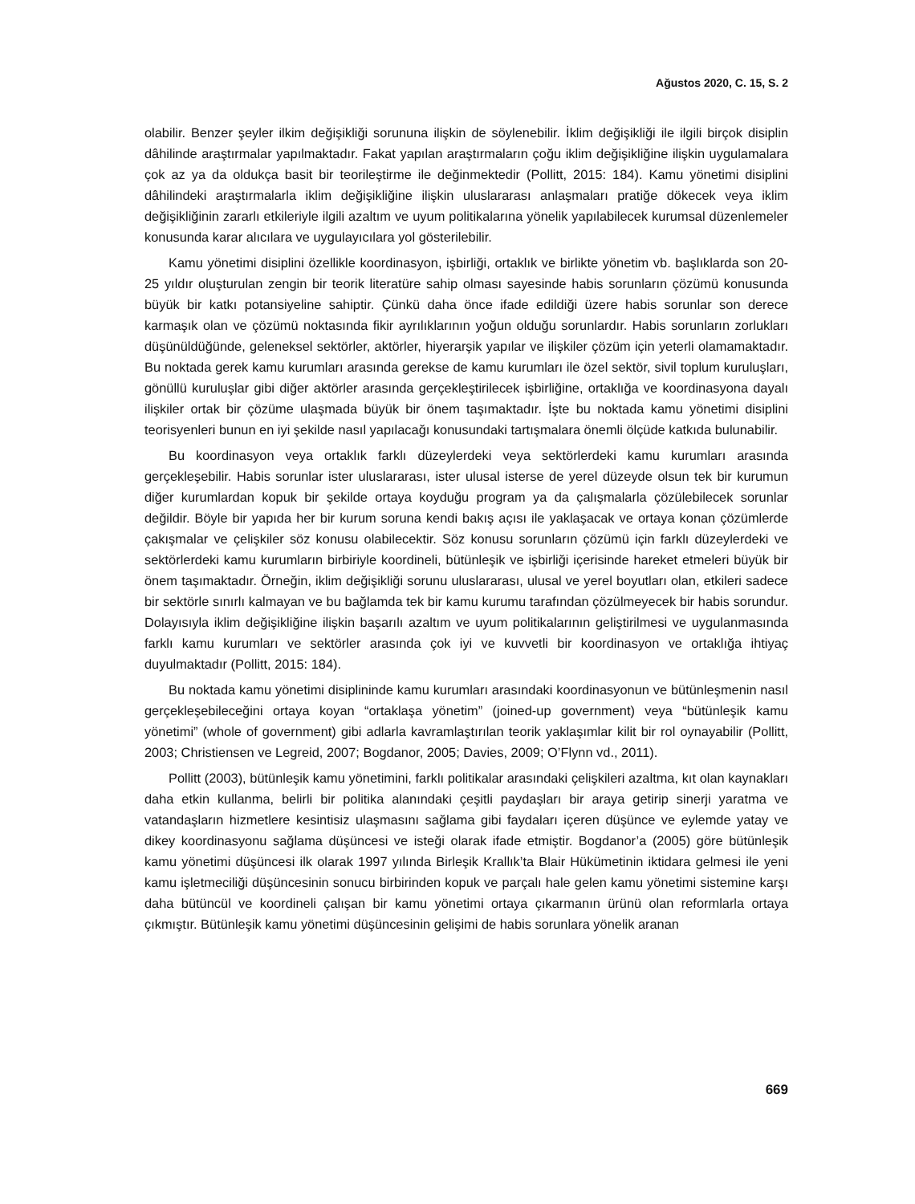Ağustos 2020, C. 15, S. 2
olabilir. Benzer şeyler ilkim değişikliği sorununa ilişkin de söylenebilir. İklim değişikliği ile ilgili birçok disiplin dâhilinde araştırmalar yapılmaktadır. Fakat yapılan araştırmaların çoğu iklim değişikliğine ilişkin uygulamalara çok az ya da oldukça basit bir teorileştirme ile değinmektedir (Pollitt, 2015: 184). Kamu yönetimi disiplini dâhilindeki araştırmalarla iklim değişikliğine ilişkin uluslararası anlaşmaları pratiğe dökecek veya iklim değişikliğinin zararlı etkileriyle ilgili azaltım ve uyum politikalarına yönelik yapılabilecek kurumsal düzenlemeler konusunda karar alıcılara ve uygulayıcılara yol gösterilebilir.
Kamu yönetimi disiplini özellikle koordinasyon, işbirliği, ortaklık ve birlikte yönetim vb. başlıklarda son 20-25 yıldır oluşturulan zengin bir teorik literatüre sahip olması sayesinde habis sorunların çözümü konusunda büyük bir katkı potansiyeline sahiptir. Çünkü daha önce ifade edildiği üzere habis sorunlar son derece karmaşık olan ve çözümü noktasında fikir ayrılıklarının yoğun olduğu sorunlardır. Habis sorunların zorlukları düşünüldüğünde, geleneksel sektörler, aktörler, hiyerarşik yapılar ve ilişkiler çözüm için yeterli olamamaktadır. Bu noktada gerek kamu kurumları arasında gerekse de kamu kurumları ile özel sektör, sivil toplum kuruluşları, gönüllü kuruluşlar gibi diğer aktörler arasında gerçekleştirilecek işbirliğine, ortaklığa ve koordinasyona dayalı ilişkiler ortak bir çözüme ulaşmada büyük bir önem taşımaktadır. İşte bu noktada kamu yönetimi disiplini teorisyenleri bunun en iyi şekilde nasıl yapılacağı konusundaki tartışmalara önemli ölçüde katkıda bulunabilir.
Bu koordinasyon veya ortaklık farklı düzeylerdeki veya sektörlerdeki kamu kurumları arasında gerçekleşebilir. Habis sorunlar ister uluslararası, ister ulusal isterse de yerel düzeyde olsun tek bir kurumun diğer kurumlardan kopuk bir şekilde ortaya koyduğu program ya da çalışmalarla çözülebilecek sorunlar değildir. Böyle bir yapıda her bir kurum soruna kendi bakış açısı ile yaklaşacak ve ortaya konan çözümlerde çakışmalar ve çelişkiler söz konusu olabilecektir. Söz konusu sorunların çözümü için farklı düzeylerdeki ve sektörlerdeki kamu kurumların birbiriyle koordineli, bütünleşik ve işbirliği içerisinde hareket etmeleri büyük bir önem taşımaktadır. Örneğin, iklim değişikliği sorunu uluslararası, ulusal ve yerel boyutları olan, etkileri sadece bir sektörle sınırlı kalmayan ve bu bağlamda tek bir kamu kurumu tarafından çözülmeyecek bir habis sorundur. Dolayısıyla iklim değişikliğine ilişkin başarılı azaltım ve uyum politikalarının geliştirilmesi ve uygulanmasında farklı kamu kurumları ve sektörler arasında çok iyi ve kuvvetli bir koordinasyon ve ortaklığa ihtiyaç duyulmaktadır (Pollitt, 2015: 184).
Bu noktada kamu yönetimi disiplininde kamu kurumları arasındaki koordinasyonun ve bütünleşmenin nasıl gerçekleşebileceğini ortaya koyan “ortaklaşa yönetim” (joined-up government) veya “bütünleşik kamu yönetimi” (whole of government) gibi adlarla kavramlaştırılan teorik yaklaşımlar kilit bir rol oynayabilir (Pollitt, 2003; Christiensen ve Legreid, 2007; Bogdanor, 2005; Davies, 2009; O’Flynn vd., 2011).
Pollitt (2003), bütünleşik kamu yönetimini, farklı politikalar arasındaki çelişkileri azaltma, kıt olan kaynakları daha etkin kullanma, belirli bir politika alanındaki çeşitli paydaşları bir araya getirip sinerji yaratma ve vatandaşların hizmetlere kesintisiz ulaşmasını sağlama gibi faydaları içeren düşünce ve eylemde yatay ve dikey koordinasyonu sağlama düşüncesi ve isteği olarak ifade etmiştir. Bogdanor’a (2005) göre bütünleşik kamu yönetimi düşüncesi ilk olarak 1997 yılında Birleşik Krallık’ta Blair Hükümetinin iktidara gelmesi ile yeni kamu işletmeciliği düşüncesinin sonucu birbirinden kopuk ve parçalı hale gelen kamu yönetimi sistemine karşı daha bütüncül ve koordineli çalışan bir kamu yönetimi ortaya çıkarmanın ürünü olan reformlarla ortaya çıkmıştır. Bütünleşik kamu yönetimi düşüncesinin gelişimi de habis sorunlara yönelik aranan
669